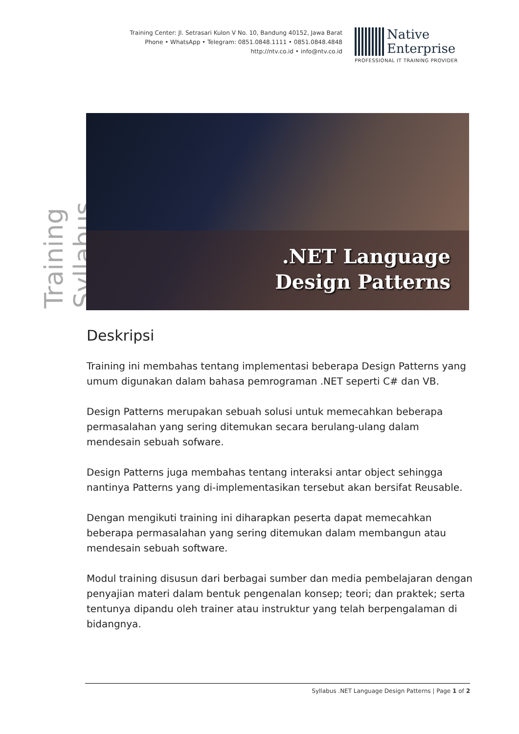Training Center: Jl. Setrasari Kulon V No. 10, Bandung 40152, Jawa Barat
Phone • WhatsApp • Telegram: 0851.0848.1111 • 0851.0848.4848
http://ntv.co.id • info@ntv.co.id
Native
Enterprise
PROFESSIONAL IT TRAINING PROVIDER
Training Syllabus
.NET Language
Design Patterns
Deskripsi
Training ini membahas tentang implementasi beberapa Design Patterns yang umum digunakan dalam bahasa pemrograman .NET seperti C# dan VB.
Design Patterns merupakan sebuah solusi untuk memecahkan beberapa permasalahan yang sering ditemukan secara berulang-ulang dalam mendesain sebuah sofware.
Design Patterns juga membahas tentang interaksi antar object sehingga nantinya Patterns yang di-implementasikan tersebut akan bersifat Reusable.
Dengan mengikuti training ini diharapkan peserta dapat memecahkan beberapa permasalahan yang sering ditemukan dalam membangun atau mendesain sebuah software.
Modul training disusun dari berbagai sumber dan media pembelajaran dengan penyajian materi dalam bentuk pengenalan konsep; teori; dan praktek; serta tentunya dipandu oleh trainer atau instruktur yang telah berpengalaman di bidangnya.
Syllabus .NET Language Design Patterns | Page 1 of 2